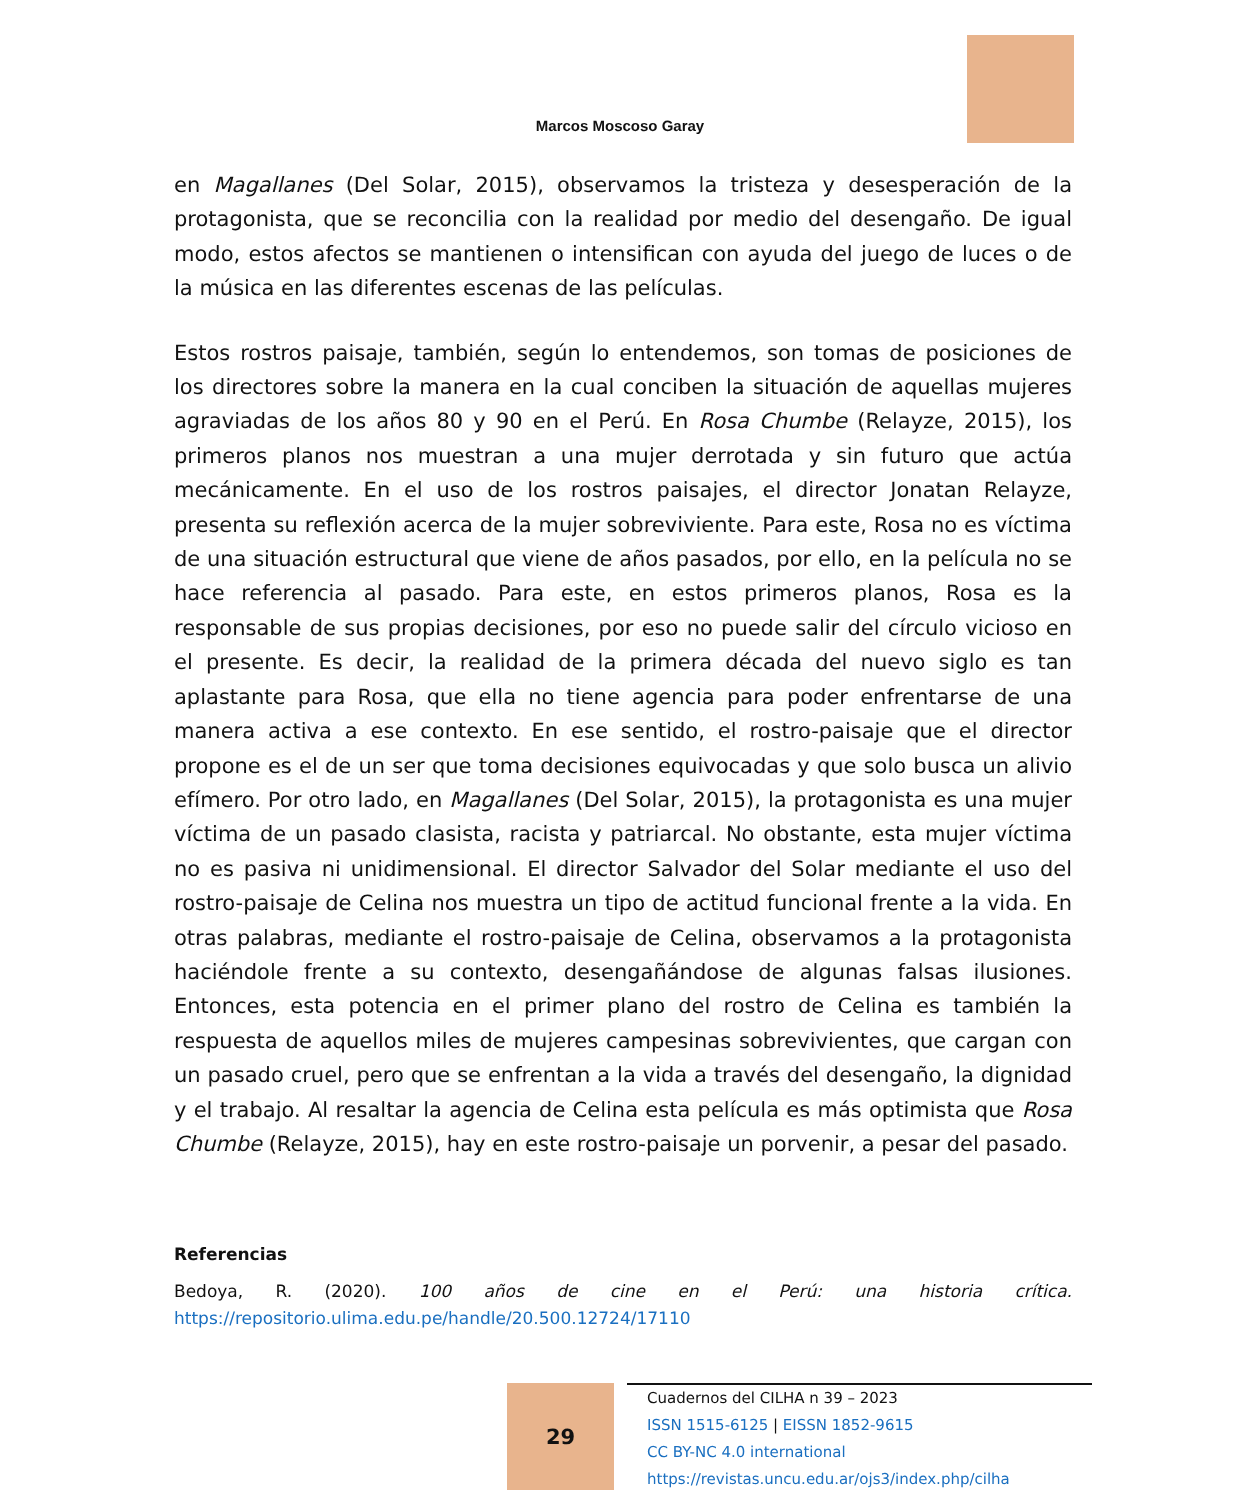Marcos Moscoso Garay
en Magallanes (Del Solar, 2015), observamos la tristeza y desesperación de la protagonista, que se reconcilia con la realidad por medio del desengaño. De igual modo, estos afectos se mantienen o intensifican con ayuda del juego de luces o de la música en las diferentes escenas de las películas.
Estos rostros paisaje, también, según lo entendemos, son tomas de posiciones de los directores sobre la manera en la cual conciben la situación de aquellas mujeres agraviadas de los años 80 y 90 en el Perú. En Rosa Chumbe (Relayze, 2015), los primeros planos nos muestran a una mujer derrotada y sin futuro que actúa mecánicamente. En el uso de los rostros paisajes, el director Jonatan Relayze, presenta su reflexión acerca de la mujer sobreviviente. Para este, Rosa no es víctima de una situación estructural que viene de años pasados, por ello, en la película no se hace referencia al pasado. Para este, en estos primeros planos, Rosa es la responsable de sus propias decisiones, por eso no puede salir del círculo vicioso en el presente. Es decir, la realidad de la primera década del nuevo siglo es tan aplastante para Rosa, que ella no tiene agencia para poder enfrentarse de una manera activa a ese contexto. En ese sentido, el rostro-paisaje que el director propone es el de un ser que toma decisiones equivocadas y que solo busca un alivio efímero. Por otro lado, en Magallanes (Del Solar, 2015), la protagonista es una mujer víctima de un pasado clasista, racista y patriarcal. No obstante, esta mujer víctima no es pasiva ni unidimensional. El director Salvador del Solar mediante el uso del rostro-paisaje de Celina nos muestra un tipo de actitud funcional frente a la vida. En otras palabras, mediante el rostro-paisaje de Celina, observamos a la protagonista haciéndole frente a su contexto, desengañándose de algunas falsas ilusiones. Entonces, esta potencia en el primer plano del rostro de Celina es también la respuesta de aquellos miles de mujeres campesinas sobrevivientes, que cargan con un pasado cruel, pero que se enfrentan a la vida a través del desengaño, la dignidad y el trabajo. Al resaltar la agencia de Celina esta película es más optimista que Rosa Chumbe (Relayze, 2015), hay en este rostro-paisaje un porvenir, a pesar del pasado.
Referencias
Bedoya, R. (2020). 100 años de cine en el Perú: una historia crítica. https://repositorio.ulima.edu.pe/handle/20.500.12724/17110
29
Cuadernos del CILHA n 39 – 2023
ISSN 1515-6125 | EISSN 1852-9615
CC BY-NC 4.0 international
https://revistas.uncu.edu.ar/ojs3/index.php/cilha